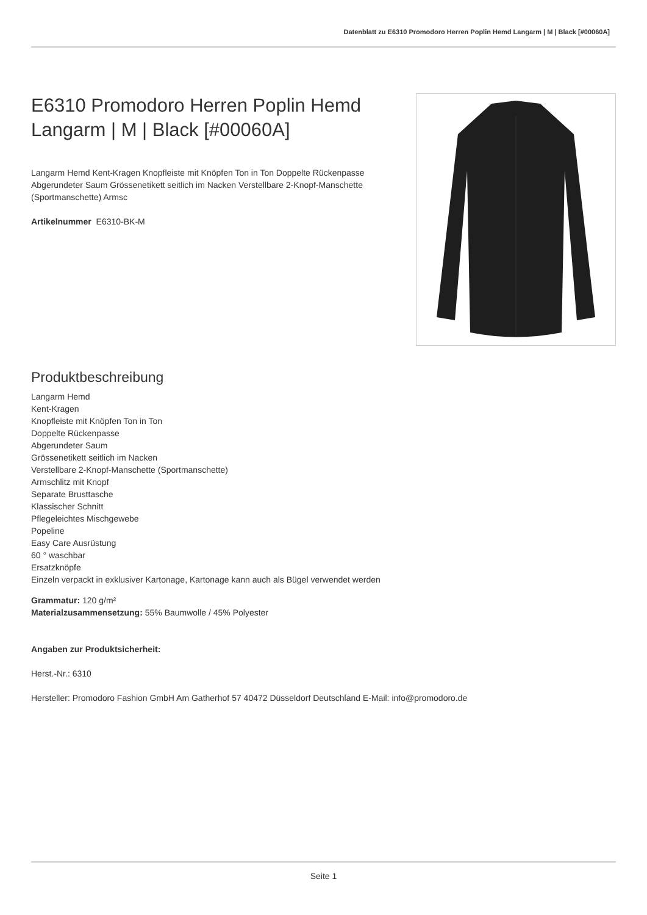Datenblatt zu E6310 Promodoro Herren Poplin Hemd Langarm | M | Black [#00060A]
E6310 Promodoro Herren Poplin Hemd Langarm | M | Black [#00060A]
Langarm Hemd Kent-Kragen Knopfleiste mit Knöpfen Ton in Ton Doppelte Rückenpasse Abgerundeter Saum Grössenetikett seitlich im Nacken Verstellbare 2-Knopf-Manschette (Sportmanschette) Armsc
Artikelnummer E6310-BK-M
Produktbeschreibung
Langarm Hemd
Kent-Kragen
Knopfleiste mit Knöpfen Ton in Ton
Doppelte Rückenpasse
Abgerundeter Saum
Grössenetikett seitlich im Nacken
Verstellbare 2-Knopf-Manschette (Sportmanschette)
Armschlitz mit Knopf
Separate Brusttasche
Klassischer Schnitt
Pflegeleichtes Mischgewebe
Popeline
Easy Care Ausrüstung
60 ° waschbar
Ersatzknöpfe
Einzeln verpackt in exklusiver Kartonage, Kartonage kann auch als Bügel verwendet werden
Grammatur: 120 g/m²
Materialzusammensetzung: 55% Baumwolle / 45% Polyester
Angaben zur Produktsicherheit:
Herst.-Nr.: 6310
Hersteller: Promodoro Fashion GmbH Am Gatherhof 57 40472 Düsseldorf Deutschland E-Mail: info@promodoro.de
Seite 1